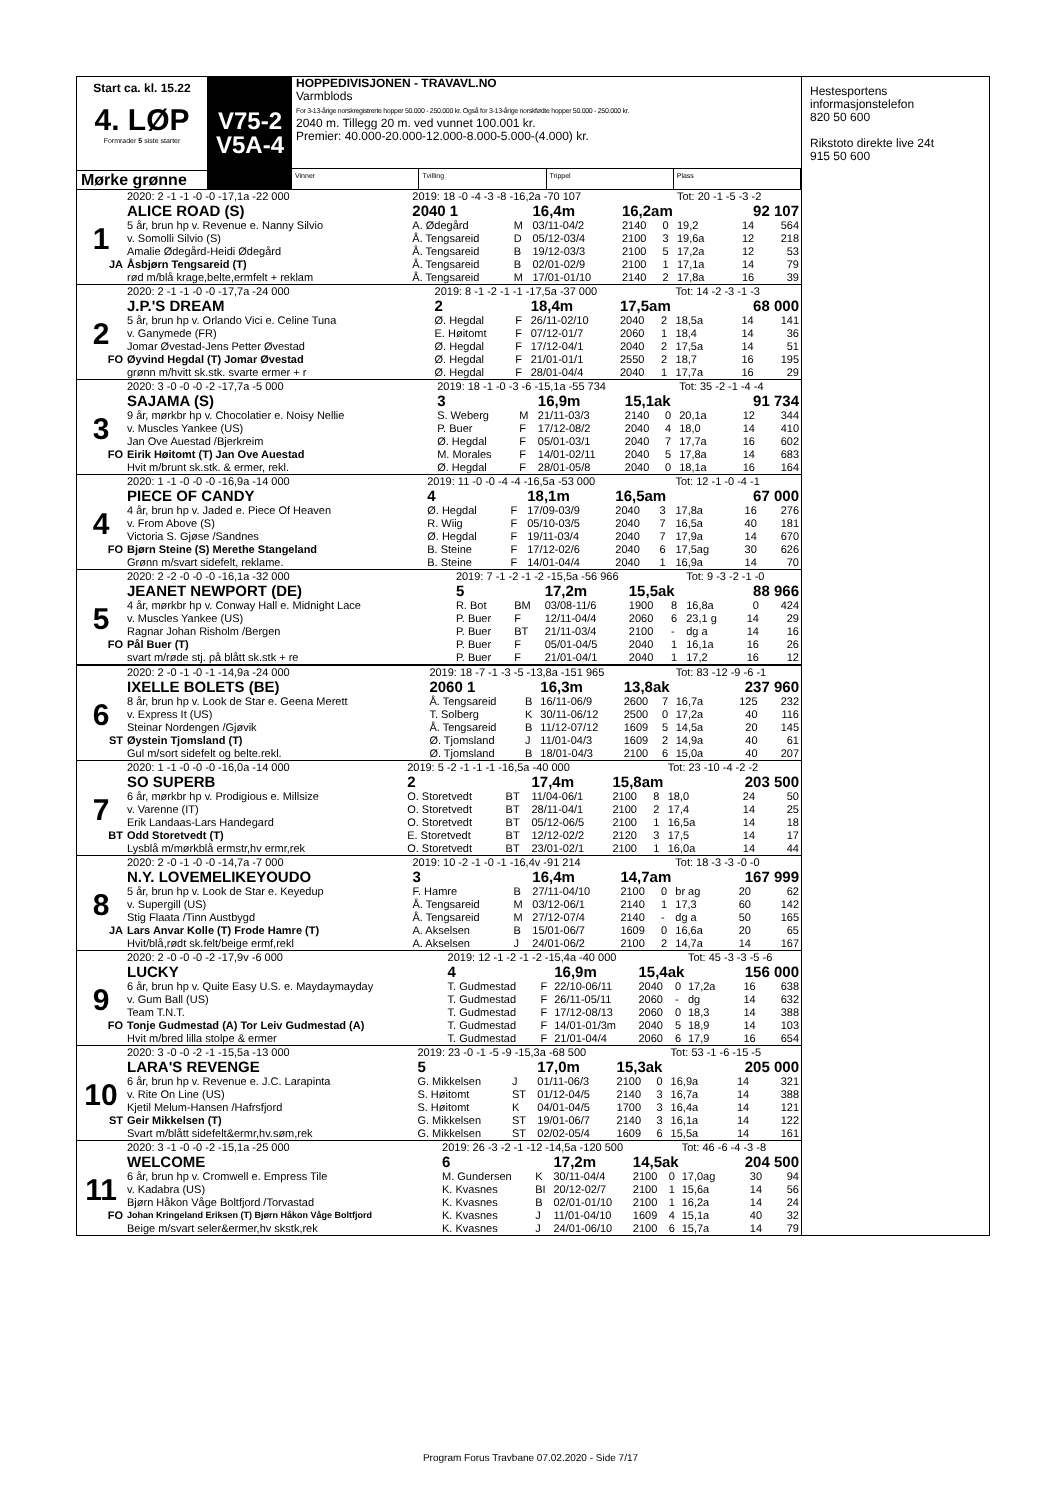Start ca. kl. 15.22
4. LØP
Formrader 5 siste starter
Mørke grønne
V75-2
V5A-4
HOPPEDIVISJONEN - TRAVAVL.NO
Varmblods
For 3-13-årige norskregistrerte hopper 50.000 - 250.000 kr. Også for 3-13-årige norskfødte hopper 50.000 - 250.000 kr.
2040 m. Tillegg 20 m. ved vunnet 100.001 kr.
Premier: 40.000-20.000-12.000-8.000-5.000-(4.000) kr.
Vinner Tvilling Trippel Plass
| | 2020: 2 -1 -1 -0 -0 -17,1a -22 000 | 2019: 18 -0 -4 -3 -8 -16,2a -70 107 | | | | | Tot: 20 -1 -5 -3 -2 | | |
| | ALICE ROAD (S) | 2040 1 | | 16,4m | 16,2am | | | 92 107 | |
| 1 | 5 år, brun hp v. Revenue e. Nanny Silvio | A. Ødegård | M | 03/11-04/2 | 2140 | 0 | 19,2 | 14 | 564 |
| | v. Somolli Silvio (S) | Å. Tengsareid | D | 05/12-03/4 | 2100 | 3 | 19,6a | 12 | 218 |
| | Amalie Ødegård-Heidi Ødegård | Å. Tengsareid | B | 19/12-03/3 | 2100 | 5 | 17,2a | 12 | 53 |
| JA | Åsbjørn Tengsareid (T) | Å. Tengsareid | B | 02/01-02/9 | 2100 | 1 | 17,1a | 14 | 79 |
| | rød m/blå krage,belte,ermfelt + reklam | Å. Tengsareid | M | 17/01-01/10 | 2140 | 2 | 17,8a | 16 | 39 |
| | 2020: 2 -1 -1 -0 -0 -17,7a -24 000 | 2019: 8 -1 -2 -1 -1 -17,5a -37 000 | | | | | Tot: 14 -2 -3 -1 -3 | | |
| | J.P.'S DREAM | 2 | | 18,4m | 17,5am | | | 68 000 | |
| 2 | 5 år, brun hp v. Orlando Vici e. Celine Tuna | Ø. Hegdal | F | 26/11-02/10 | 2040 | 2 | 18,5a | 14 | 141 |
| | v. Ganymede (FR) | E. Høitomt | F | 07/12-01/7 | 2060 | 1 | 18,4 | 14 | 36 |
| | Jomar Øvestad-Jens Petter Øvestad | Ø. Hegdal | F | 17/12-04/1 | 2040 | 2 | 17,5a | 14 | 51 |
| FO | Øyvind Hegdal (T) Jomar Øvestad | Ø. Hegdal | F | 21/01-01/1 | 2550 | 2 | 18,7 | 16 | 195 |
| | grønn m/hvitt sk.stk. svarte ermer + r | Ø. Hegdal | F | 28/01-04/4 | 2040 | 1 | 17,7a | 16 | 29 |
| | 2020: 3 -0 -0 -0 -2 -17,7a -5 000 | 2019: 18 -1 -0 -3 -6 -15,1a -55 734 | | | | | Tot: 35 -2 -1 -4 -4 | | |
| | SAJAMA (S) | 3 | | 16,9m | 15,1ak | | | 91 734 | |
| 3 | 9 år, mørkbr hp v. Chocolatier e. Noisy Nellie | S. Weberg | M | 21/11-03/3 | 2140 | 0 | 20,1a | 12 | 344 |
| | v. Muscles Yankee (US) | P. Buer | F | 17/12-08/2 | 2040 | 4 | 18,0 | 14 | 410 |
| | Jan Ove Auestad /Bjerkreim | Ø. Hegdal | F | 05/01-03/1 | 2040 | 7 | 17,7a | 16 | 602 |
| FO | Eirik Høitomt (T) Jan Ove Auestad | M. Morales | F | 14/01-02/11 | 2040 | 5 | 17,8a | 14 | 683 |
| | Hvit m/brunt sk.stk. & ermer, rekl. | Ø. Hegdal | F | 28/01-05/8 | 2040 | 0 | 18,1a | 16 | 164 |
| | 2020: 1 -1 -0 -0 -0 -16,9a -14 000 | 2019: 11 -0 -0 -4 -4 -16,5a -53 000 | | | | | Tot: 12 -1 -0 -4 -1 | | |
| | PIECE OF CANDY | 4 | | 18,1m | 16,5am | | | 67 000 | |
| 4 | 4 år, brun hp v. Jaded e. Piece Of Heaven | Ø. Hegdal | F | 17/09-03/9 | 2040 | 3 | 17,8a | 16 | 276 |
| | v. From Above (S) | R. Wiig | F | 05/10-03/5 | 2040 | 7 | 16,5a | 40 | 181 |
| | Victoria S. Gjøse /Sandnes | Ø. Hegdal | F | 19/11-03/4 | 2040 | 7 | 17,9a | 14 | 670 |
| FO | Bjørn Steine (S) Merethe Stangeland | B. Steine | F | 17/12-02/6 | 2040 | 6 | 17,5ag | 30 | 626 |
| | Grønn m/svart sidefelt, reklame. | B. Steine | F | 14/01-04/4 | 2040 | 1 | 16,9a | 14 | 70 |
| | 2020: 2 -2 -0 -0 -0 -16,1a -32 000 | 2019: 7 -1 -2 -1 -2 -15,5a -56 966 | | | | | Tot: 9 -3 -2 -1 -0 | | |
| | JEANET NEWPORT (DE) | 5 | | 17,2m | 15,5ak | | | 88 966 | |
| 5 | 4 år, mørkbr hp v. Conway Hall e. Midnight Lace | R. Bot | BM | 03/08-11/6 | 1900 | 8 | 16,8a | 0 | 424 |
| | v. Muscles Yankee (US) | P. Buer | F | 12/11-04/4 | 2060 | 6 | 23,1 g | 14 | 29 |
| | Ragnar Johan Risholm /Bergen | P. Buer | BT | 21/11-03/4 | 2100 | - | dg a | 14 | 16 |
| FO | Pål Buer (T) | P. Buer | F | 05/01-04/5 | 2040 | 1 | 16,1a | 16 | 26 |
| | svart m/røde stj. på blått sk.stk + re | P. Buer | F | 21/01-04/1 | 2040 | 1 | 17,2 | 16 | 12 |
| | 2020: 2 -0 -1 -0 -1 -14,9a -24 000 | 2019: 18 -7 -1 -3 -5 -13,8a -151 965 | | | | | Tot: 83 -12 -9 -6 -1 | | |
| | IXELLE BOLETS (BE) | 2060 1 | | 16,3m | 13,8ak | | | 237 960 | |
| 6 | 8 år, brun hp v. Look de Star e. Geena Merett | Å. Tengsareid | B | 16/11-06/9 | 2600 | 7 | 16,7a | 125 | 232 |
| | v. Express It (US) | T. Solberg | K | 30/11-06/12 | 2500 | 0 | 17,2a | 40 | 116 |
| | Steinar Nordengen /Gjøvik | Å. Tengsareid | B | 11/12-07/12 | 1609 | 5 | 14,5a | 20 | 145 |
| ST | Øystein Tjomsland (T) | Ø. Tjomsland | J | 11/01-04/3 | 1609 | 2 | 14,9a | 40 | 61 |
| | Gul m/sort sidefelt og belte.rekl. | Ø. Tjomsland | B | 18/01-04/3 | 2100 | 6 | 15,0a | 40 | 207 |
| | 2020: 1 -1 -0 -0 -0 -16,0a -14 000 | 2019: 5 -2 -1 -1 -1 -16,5a -40 000 | | | | | Tot: 23 -10 -4 -2 -2 | | |
| | SO SUPERB | 2 | | 17,4m | 15,8am | | | 203 500 | |
| 7 | 6 år, mørkbr hp v. Prodigious e. Millsize | O. Storetvedt | BT | 11/04-06/1 | 2100 | 8 | 18,0 | 24 | 50 |
| | v. Varenne (IT) | O. Storetvedt | BT | 28/11-04/1 | 2100 | 2 | 17,4 | 14 | 25 |
| | Erik Landaas-Lars Handegard | O. Storetvedt | BT | 05/12-06/5 | 2100 | 1 | 16,5a | 14 | 18 |
| BT | Odd Storetvedt (T) | E. Storetvedt | BT | 12/12-02/2 | 2120 | 3 | 17,5 | 14 | 17 |
| | Lysblå m/mørkblå ermstr,hv ermr,rek | O. Storetvedt | BT | 23/01-02/1 | 2100 | 1 | 16,0a | 14 | 44 |
| | 2020: 2 -0 -1 -0 -0 -14,7a -7 000 | 2019: 10 -2 -1 -0 -1 -16,4v -91 214 | | | | | Tot: 18 -3 -3 -0 -0 | | |
| | N.Y. LOVEMELIKEYOUDO | 3 | | 16,4m | 14,7am | | | 167 999 | |
| 8 | 5 år, brun hp v. Look de Star e. Keyedup | F. Hamre | B | 27/11-04/10 | 2100 | 0 | br ag | 20 | 62 |
| | v. Supergill (US) | Å. Tengsareid | M | 03/12-06/1 | 2140 | 1 | 17,3 | 60 | 142 |
| | Stig Flaata /Tinn Austbygd | Å. Tengsareid | M | 27/12-07/4 | 2140 | - | dg a | 50 | 165 |
| JA | Lars Anvar Kolle (T) Frode Hamre (T) | A. Akselsen | B | 15/01-06/7 | 1609 | 0 | 16,6a | 20 | 65 |
| | Hvit/blå,rødt sk.felt/beige ermf,rekl | A. Akselsen | J | 24/01-06/2 | 2100 | 2 | 14,7a | 14 | 167 |
| | 2020: 2 -0 -0 -0 -2 -17,9v -6 000 | 2019: 12 -1 -2 -1 -2 -15,4a -40 000 | | | | | Tot: 45 -3 -3 -5 -6 | | |
| | LUCKY | 4 | | 16,9m | 15,4ak | | | 156 000 | |
| 9 | 6 år, brun hp v. Quite Easy U.S. e. Maydaymayday | T. Gudmestad | F | 22/10-06/11 | 2040 | 0 | 17,2a | 16 | 638 |
| | v. Gum Ball (US) | T. Gudmestad | F | 26/11-05/11 | 2060 | - | dg | 14 | 632 |
| | Team T.N.T. | T. Gudmestad | F | 17/12-08/13 | 2060 | 0 | 18,3 | 14 | 388 |
| FO | Tonje Gudmestad (A) Tor Leiv Gudmestad (A) | T. Gudmestad | F | 14/01-01/3m | 2040 | 5 | 18,9 | 14 | 103 |
| | Hvit m/bred lilla stolpe & ermer | T. Gudmestad | F | 21/01-04/4 | 2060 | 6 | 17,9 | 16 | 654 |
| | 2020: 3 -0 -0 -2 -1 -15,5a -13 000 | 2019: 23 -0 -1 -5 -9 -15,3a -68 500 | | | | | Tot: 53 -1 -6 -15 -5 | | |
| | LARA'S REVENGE | 5 | | 17,0m | 15,3ak | | | 205 000 | |
| 10 | 6 år, brun hp v. Revenue e. J.C. Larapinta | G. Mikkelsen | J | 01/11-06/3 | 2100 | 0 | 16,9a | 14 | 321 |
| | v. Rite On Line (US) | S. Høitomt | ST | 01/12-04/5 | 2140 | 3 | 16,7a | 14 | 388 |
| | Kjetil Melum-Hansen /Hafrsfjord | S. Høitomt | K | 04/01-04/5 | 1700 | 3 | 16,4a | 14 | 121 |
| ST | Geir Mikkelsen (T) | G. Mikkelsen | ST | 19/01-06/7 | 2140 | 3 | 16,1a | 14 | 122 |
| | Svart m/blått sidefelt&ermr,hv.søm,rek | G. Mikkelsen | ST | 02/02-05/4 | 1609 | 6 | 15,5a | 14 | 161 |
| | 2020: 3 -1 -0 -0 -2 -15,1a -25 000 | 2019: 26 -3 -2 -1 -12 -14,5a -120 500 | | | | | Tot: 46 -6 -4 -3 -8 | | |
| | WELCOME | 6 | | 17,2m | 14,5ak | | | 204 500 | |
| 11 | 6 år, brun hp v. Cromwell e. Empress Tile | M. Gundersen | K | 30/11-04/4 | 2100 | 0 | 17,0ag | 30 | 94 |
| | v. Kadabra (US) | K. Kvasnes | BI | 20/12-02/7 | 2100 | 1 | 15,6a | 14 | 56 |
| | Bjørn Håkon Våge Boltfjord /Torvastad | K. Kvasnes | B | 02/01-01/10 | 2100 | 1 | 16,2a | 14 | 24 |
| FO | Johan Kringeland Eriksen (T) Bjørn Håkon Våge Boltfjord | K. Kvasnes | J | 11/01-04/10 | 1609 | 4 | 15,1a | 40 | 32 |
| | Beige m/svart seler&ermer,hv skstk,rek | K. Kvasnes | J | 24/01-06/10 | 2100 | 6 | 15,7a | 14 | 79 |
Hestesportens informasjonstelefon
820 50 600
Rikstoto direkte live 24t
915 50 600
Program Forus Travbane 07.02.2020 - Side 7/17